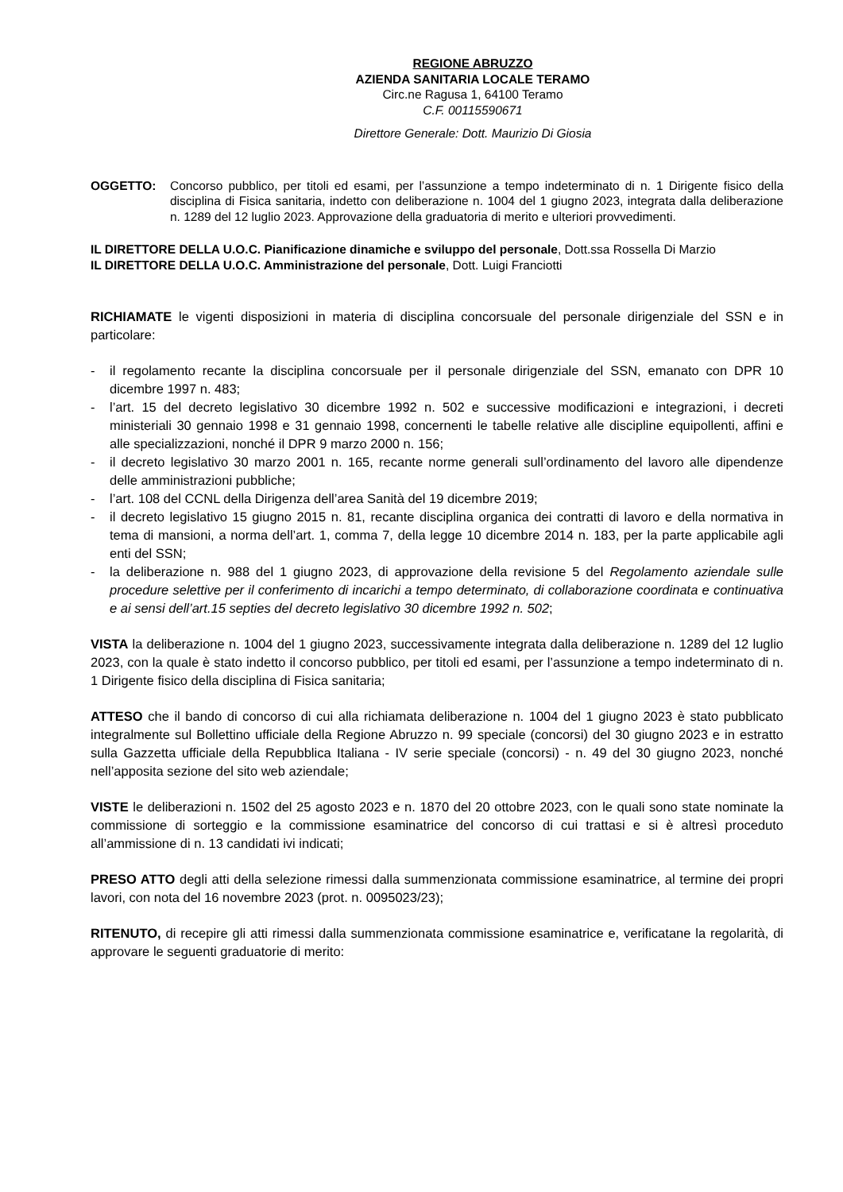REGIONE ABRUZZO
AZIENDA SANITARIA LOCALE TERAMO
Circ.ne Ragusa 1, 64100 Teramo
C.F. 00115590671
Direttore Generale: Dott. Maurizio Di Giosia
OGGETTO: Concorso pubblico, per titoli ed esami, per l’assunzione a tempo indeterminato di n. 1 Dirigente fisico della disciplina di Fisica sanitaria, indetto con deliberazione n. 1004 del 1 giugno 2023, integrata dalla deliberazione n. 1289 del 12 luglio 2023. Approvazione della graduatoria di merito e ulteriori provvedimenti.
IL DIRETTORE DELLA U.O.C. Pianificazione dinamiche e sviluppo del personale, Dott.ssa Rossella Di Marzio
IL DIRETTORE DELLA U.O.C. Amministrazione del personale, Dott. Luigi Franciotti
RICHIAMATE le vigenti disposizioni in materia di disciplina concorsuale del personale dirigenziale del SSN e in particolare:
- il regolamento recante la disciplina concorsuale per il personale dirigenziale del SSN, emanato con DPR 10 dicembre 1997 n. 483;
- l’art. 15 del decreto legislativo 30 dicembre 1992 n. 502 e successive modificazioni e integrazioni, i decreti ministeriali 30 gennaio 1998 e 31 gennaio 1998, concernenti le tabelle relative alle discipline equipollenti, affini e alle specializzazioni, nonché il DPR 9 marzo 2000 n. 156;
- il decreto legislativo 30 marzo 2001 n. 165, recante norme generali sull’ordinamento del lavoro alle dipendenze delle amministrazioni pubbliche;
- l’art. 108 del CCNL della Dirigenza dell’area Sanità del 19 dicembre 2019;
- il decreto legislativo 15 giugno 2015 n. 81, recante disciplina organica dei contratti di lavoro e della normativa in tema di mansioni, a norma dell’art. 1, comma 7, della legge 10 dicembre 2014 n. 183, per la parte applicabile agli enti del SSN;
- la deliberazione n. 988 del 1 giugno 2023, di approvazione della revisione 5 del Regolamento aziendale sulle procedure selettive per il conferimento di incarichi a tempo determinato, di collaborazione coordinata e continuativa e ai sensi dell’art.15 septies del decreto legislativo 30 dicembre 1992 n. 502;
VISTA la deliberazione n. 1004 del 1 giugno 2023, successivamente integrata dalla deliberazione n. 1289 del 12 luglio 2023, con la quale è stato indetto il concorso pubblico, per titoli ed esami, per l’assunzione a tempo indeterminato di n. 1 Dirigente fisico della disciplina di Fisica sanitaria;
ATTESO che il bando di concorso di cui alla richiamata deliberazione n. 1004 del 1 giugno 2023 è stato pubblicato integralmente sul Bollettino ufficiale della Regione Abruzzo n. 99 speciale (concorsi) del 30 giugno 2023 e in estratto sulla Gazzetta ufficiale della Repubblica Italiana - IV serie speciale (concorsi) - n. 49 del 30 giugno 2023, nonché nell’apposita sezione del sito web aziendale;
VISTE le deliberazioni n. 1502 del 25 agosto 2023 e n. 1870 del 20 ottobre 2023, con le quali sono state nominate la commissione di sorteggio e la commissione esaminatrice del concorso di cui trattasi e si è altresì proceduto all’ammissione di n. 13 candidati ivi indicati;
PRESO ATTO degli atti della selezione rimessi dalla summenzionata commissione esaminatrice, al termine dei propri lavori, con nota del 16 novembre 2023 (prot. n. 0095023/23);
RITENUTO, di recepire gli atti rimessi dalla summenzionata commissione esaminatrice e, verificatane la regolarità, di approvare le seguenti graduatorie di merito: